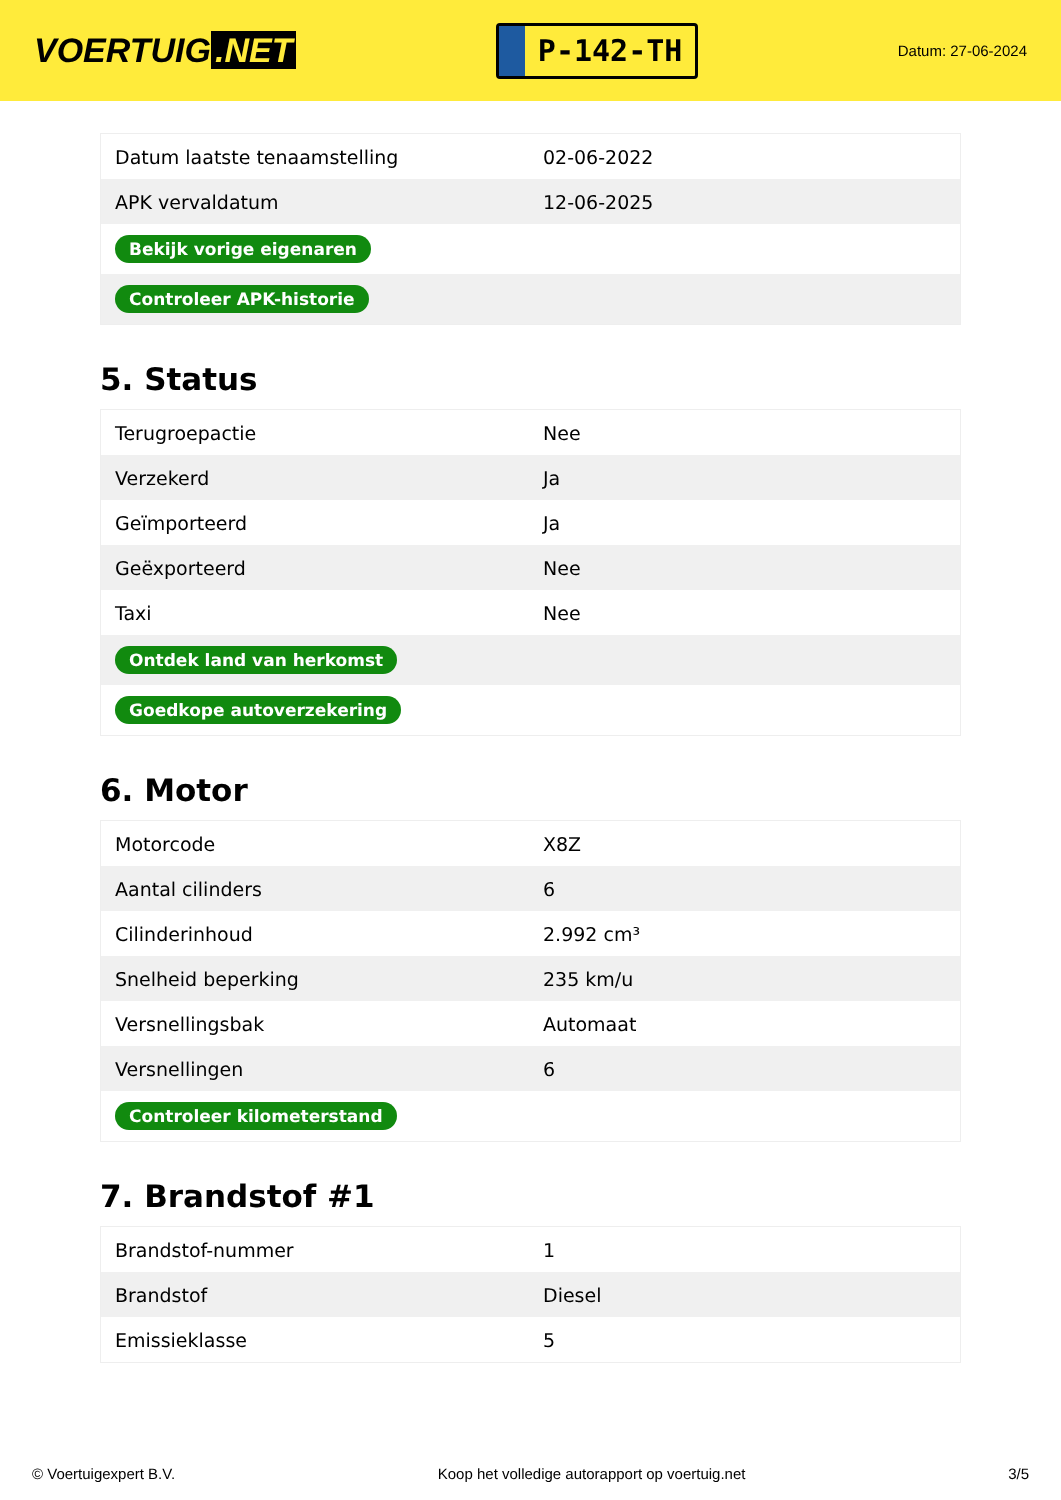VOERTUIG.NET
P-142-TH
Datum: 27-06-2024
| Datum laatste tenaamstelling | 02-06-2022 |
| APK vervaldatum | 12-06-2025 |
| Bekijk vorige eigenaren | |
| Controleer APK-historie | |
5. Status
| Terugroepactie | Nee |
| Verzekerd | Ja |
| Geïmporteerd | Ja |
| Geëxporteerd | Nee |
| Taxi | Nee |
| Ontdek land van herkomst | |
| Goedkope autoverzekering | |
6. Motor
| Motorcode | X8Z |
| Aantal cilinders | 6 |
| Cilinderinhoud | 2.992 cm³ |
| Snelheid beperking | 235 km/u |
| Versnellingsbak | Automaat |
| Versnellingen | 6 |
| Controleer kilometerstand | |
7. Brandstof #1
| Brandstof-nummer | 1 |
| Brandstof | Diesel |
| Emissieklasse | 5 |
© Voertuigexpert B.V. Koop het volledige autorapport op voertuig.net 3/5